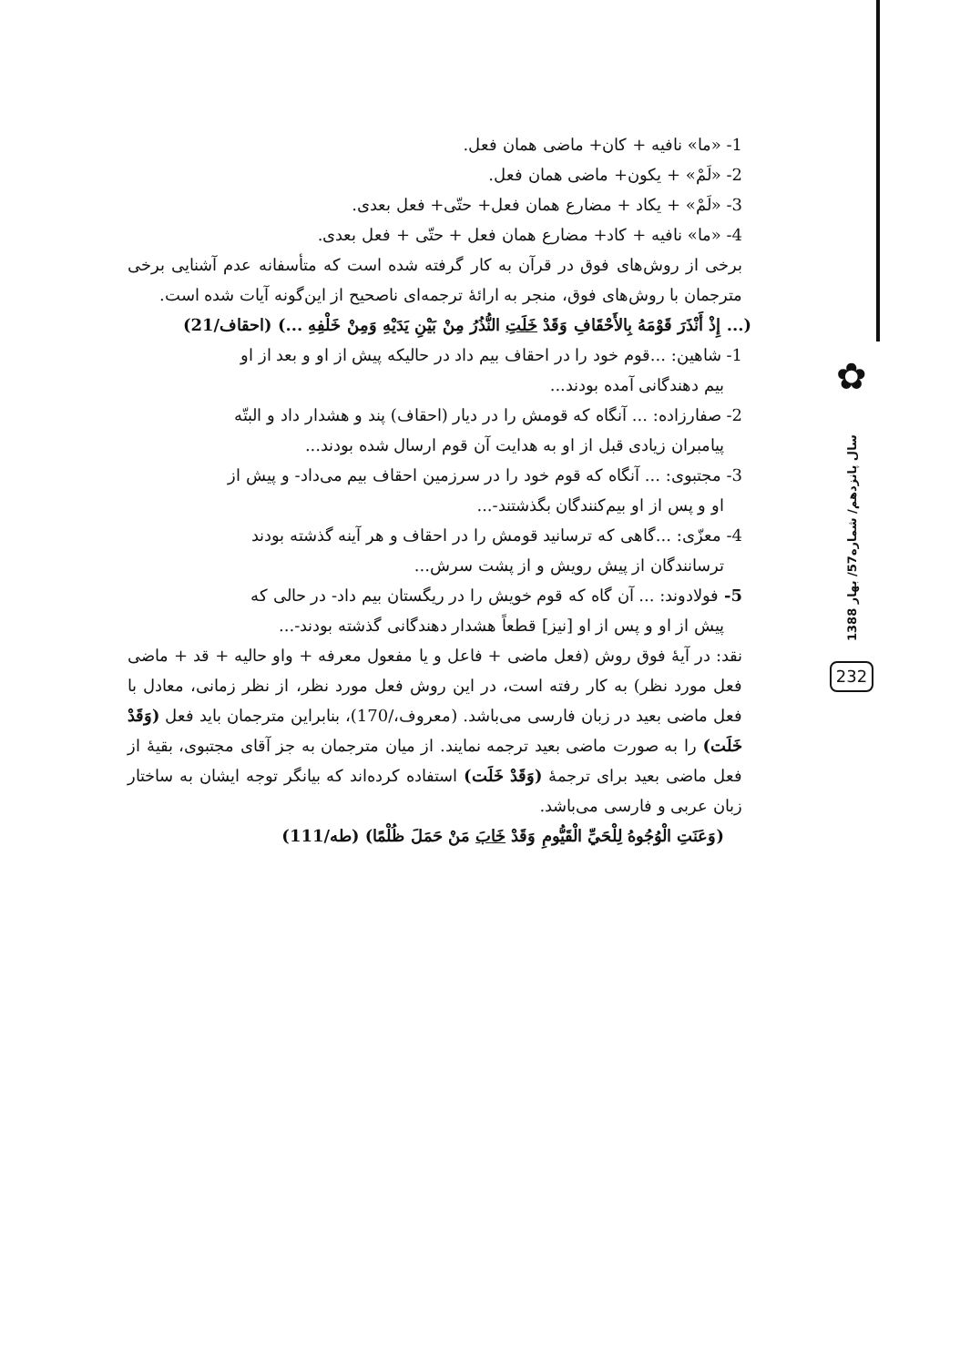✿
سال پانزدهم/ شماره57/ بهار 1388
232
1- «ما» نافیه + کان+ ماضی همان فعل.
2- «لَمْ» + یکون+ ماضی همان فعل.
3- «لَمْ» + یکاد + مضارع همان فعل+ حتّی+ فعل بعدی.
4- «ما» نافیه + کاد+ مضارع همان فعل + حتّی + فعل بعدی.
برخی از روش‌های فوق در قرآن به کار گرفته شده است که متأسفانه عدم آشنایی برخی مترجمان با روش‌های فوق، منجر به ارائهٔ ترجمه‌ای ناصحیح از این‌گونه آیات شده است.
(... إِذْ أَنْذَرَ قَوْمَهُ بِالأَحْقَافِ وَقَدْ خَلَتِ النُّذُرُ مِنْ بَيْنِ يَدَيْهِ وَمِنْ خَلْفِهِ ...) (احقاف/21)
1- شاهین: ...قوم خود را در احقاف بیم داد در حالیکه پیش از او و بعد از او
بیم دهندگانی آمده بودند...
2- صفارزاده: ... آنگاه که قومش را در دیار (احقاف) پند و هشدار داد و البتّه
پیامبران زیادی قبل از او به هدایت آن قوم ارسال شده بودند...
3- مجتبوی: ... آنگاه که قوم خود را در سرزمین احقاف بیم می‌داد- و پیش از
او و پس از او بیم‌کنندگان بگذشتند-...
4- معزّی: ...گاهی که ترسانید قومش را در احقاف و هر آینه گذشته بودند
ترسانندگان از پیش رویش و از پشت سرش...
5- فولادوند: ... آن گاه که قوم خویش را در ریگستان بیم داد- در حالی که
پیش از او و پس از او [نیز] قطعاً هشدار دهندگانی گذشته بودند-...
نقد: در آیهٔ فوق روش (فعل ماضی + فاعل و یا مفعول معرفه + واو حالیه + قد + ماضی فعل مورد نظر) به کار رفته است، در این روش فعل مورد نظر، از نظر زمانی، معادل با فعل ماضی بعید در زبان فارسی می‌باشد. (معروف،/170)، بنابراین مترجمان باید فعل (وَقَدْ خَلَت) را به صورت ماضی بعید ترجمه نمایند. از میان مترجمان به جز آقای مجتبوی، بقیهٔ از فعل ماضی بعید برای ترجمهٔ (وَقَدْ خَلَت) استفاده کرده‌اند که بیانگر توجه ایشان به ساختار زبان عربی و فارسی می‌باشد.
(وَعَنَتِ الْوُجُوهُ لِلْحَيِّ الْقَيُّومِ وَقَدْ خَابَ مَنْ حَمَلَ ظُلْمًا) (طه/111)